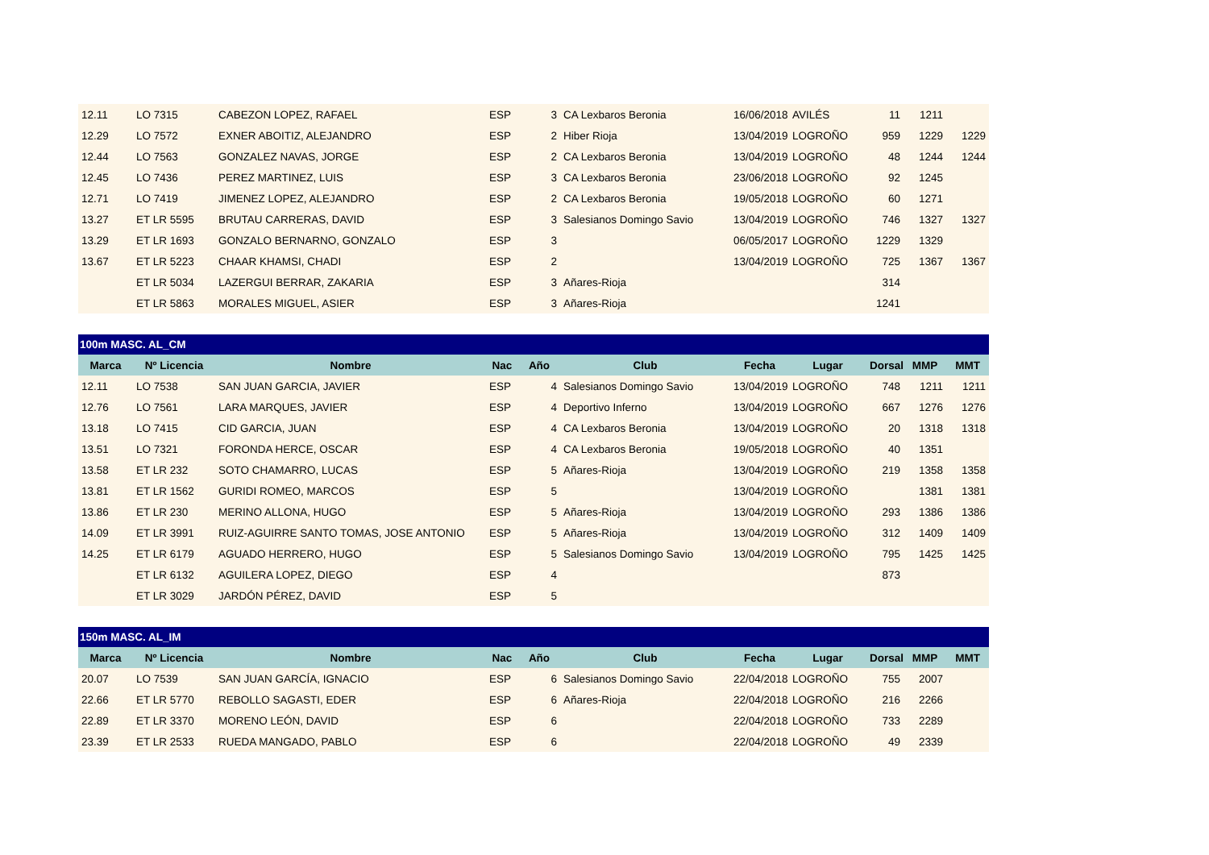| 12.11 | LO 7315 | CABEZON LOPEZ, RAFAEL | ESP | 3 | CA Lexbaros Beronia | 16/06/2018 | AVILÉS | 11 | 1211 | |
| 12.29 | LO 7572 | EXNER ABOITIZ, ALEJANDRO | ESP | 2 | Hiber Rioja | 13/04/2019 | LOGROÑO | 959 | 1229 | 1229 |
| 12.44 | LO 7563 | GONZALEZ NAVAS, JORGE | ESP | 2 | CA Lexbaros Beronia | 13/04/2019 | LOGROÑO | 48 | 1244 | 1244 |
| 12.45 | LO 7436 | PEREZ MARTINEZ, LUIS | ESP | 3 | CA Lexbaros Beronia | 23/06/2018 | LOGROÑO | 92 | 1245 | |
| 12.71 | LO 7419 | JIMENEZ LOPEZ, ALEJANDRO | ESP | 2 | CA Lexbaros Beronia | 19/05/2018 | LOGROÑO | 60 | 1271 | |
| 13.27 | ET LR 5595 | BRUTAU CARRERAS, DAVID | ESP | 3 | Salesianos Domingo Savio | 13/04/2019 | LOGROÑO | 746 | 1327 | 1327 |
| 13.29 | ET LR 1693 | GONZALO BERNARNO, GONZALO | ESP | 3 | | 06/05/2017 | LOGROÑO | 1229 | 1329 | |
| 13.67 | ET LR 5223 | CHAAR KHAMSI, CHADI | ESP | 2 | | 13/04/2019 | LOGROÑO | 725 | 1367 | 1367 |
| | ET LR 5034 | LAZERGUI BERRAR, ZAKARIA | ESP | 3 | Añares-Rioja | | | 314 | | |
| | ET LR 5863 | MORALES MIGUEL, ASIER | ESP | 3 | Añares-Rioja | | | 1241 | | |
| 100m MASC. AL_CM | | | | | | | | | | |
| Marca | Nº Licencia | Nombre | Nac | Año | Club | Fecha | Lugar | Dorsal | MMP | MMT |
| 12.11 | LO 7538 | SAN JUAN GARCIA, JAVIER | ESP | 4 | Salesianos Domingo Savio | 13/04/2019 | LOGROÑO | 748 | 1211 | 1211 |
| 12.76 | LO 7561 | LARA MARQUES, JAVIER | ESP | 4 | Deportivo Inferno | 13/04/2019 | LOGROÑO | 667 | 1276 | 1276 |
| 13.18 | LO 7415 | CID GARCIA, JUAN | ESP | 4 | CA Lexbaros Beronia | 13/04/2019 | LOGROÑO | 20 | 1318 | 1318 |
| 13.51 | LO 7321 | FORONDA HERCE, OSCAR | ESP | 4 | CA Lexbaros Beronia | 19/05/2018 | LOGROÑO | 40 | 1351 | |
| 13.58 | ET LR 232 | SOTO CHAMARRO, LUCAS | ESP | 5 | Añares-Rioja | 13/04/2019 | LOGROÑO | 219 | 1358 | 1358 |
| 13.81 | ET LR 1562 | GURIDI ROMEO, MARCOS | ESP | 5 | | 13/04/2019 | LOGROÑO | | 1381 | 1381 |
| 13.86 | ET LR 230 | MERINO ALLONA, HUGO | ESP | 5 | Añares-Rioja | 13/04/2019 | LOGROÑO | 293 | 1386 | 1386 |
| 14.09 | ET LR 3991 | RUIZ-AGUIRRE SANTO TOMAS, JOSE ANTONIO | ESP | 5 | Añares-Rioja | 13/04/2019 | LOGROÑO | 312 | 1409 | 1409 |
| 14.25 | ET LR 6179 | AGUADO HERRERO, HUGO | ESP | 5 | Salesianos Domingo Savio | 13/04/2019 | LOGROÑO | 795 | 1425 | 1425 |
| | ET LR 6132 | AGUILERA LOPEZ, DIEGO | ESP | 4 | | | | 873 | | |
| | ET LR 3029 | JARDÓN PÉREZ, DAVID | ESP | 5 | | | | | | |
| 150m MASC. AL_IM | | | | | | | | | | |
| Marca | Nº Licencia | Nombre | Nac | Año | Club | Fecha | Lugar | Dorsal | MMP | MMT |
| 20.07 | LO 7539 | SAN JUAN GARCÍA, IGNACIO | ESP | 6 | Salesianos Domingo Savio | 22/04/2018 | LOGROÑO | 755 | 2007 | |
| 22.66 | ET LR 5770 | REBOLLO SAGASTI, EDER | ESP | 6 | Añares-Rioja | 22/04/2018 | LOGROÑO | 216 | 2266 | |
| 22.89 | ET LR 3370 | MORENO LEÓN, DAVID | ESP | 6 | | 22/04/2018 | LOGROÑO | 733 | 2289 | |
| 23.39 | ET LR 2533 | RUEDA MANGADO, PABLO | ESP | 6 | | 22/04/2018 | LOGROÑO | 49 | 2339 | |